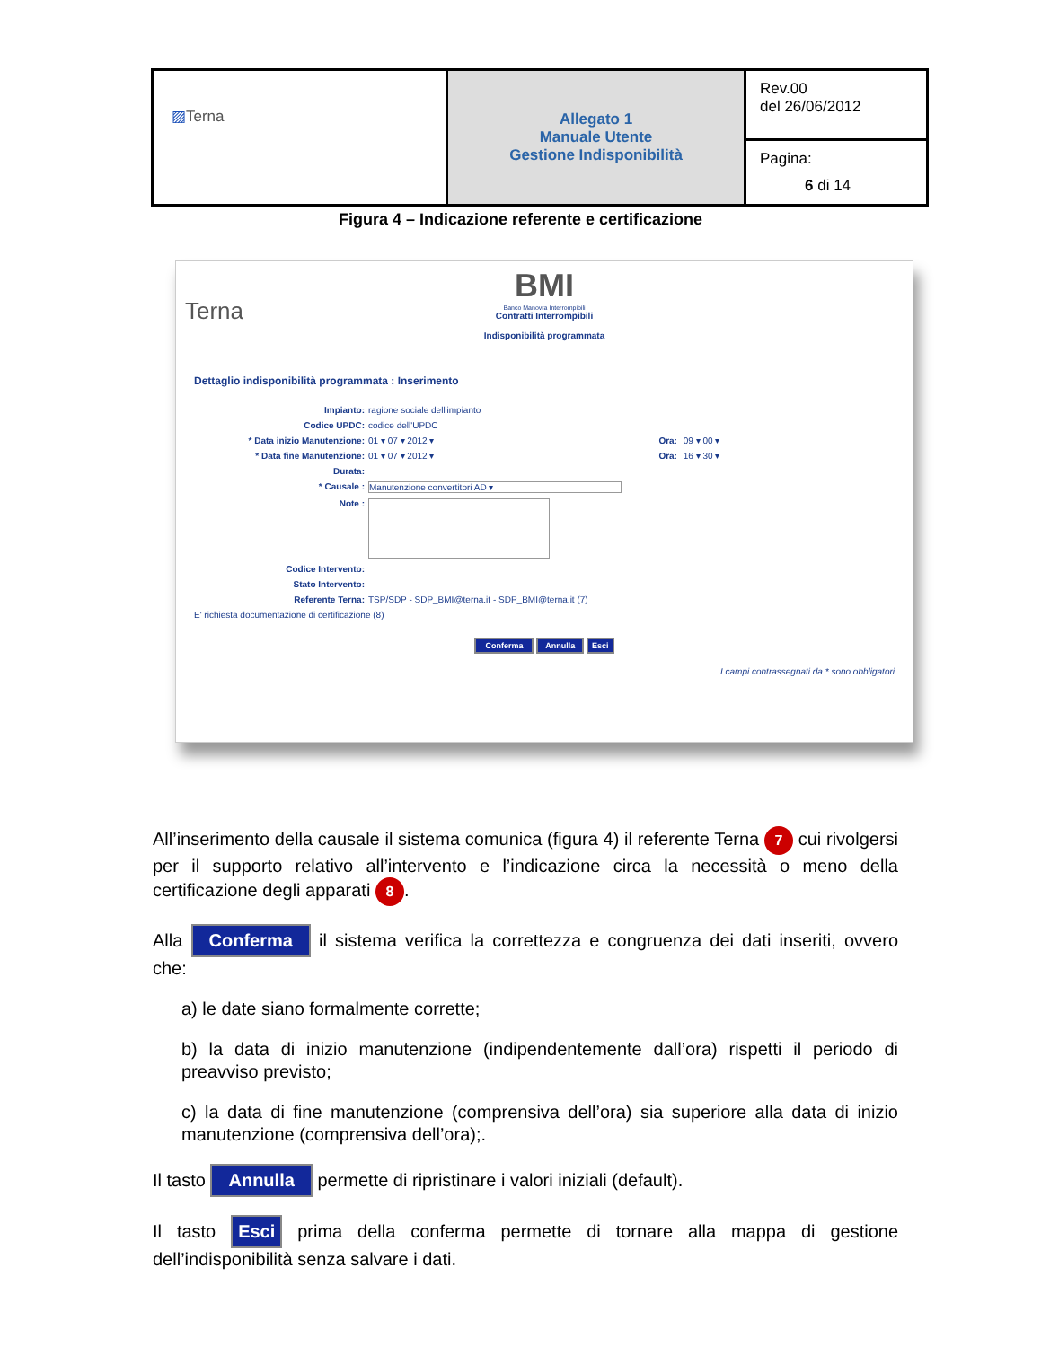| ▨ Terna | Allegato 1 Manuale Utente Gestione Indisponibilità | Rev.00 del 26/06/2012 |
| | | Pagina: 6 di 14 |
Figura 4 – Indicazione referente e certificazione
Terna
BMI
Banco Manovra Interrompibili
Contratti Interrompibili
Indisponibilità programmata
Dettaglio indisponibilità programmata : Inserimento
Impianto: ragione sociale dell'impianto
Codice UPDC: codice dell'UPDC
* Data inizio Manutenzione: 01 ▾ 07 ▾ 2012 ▾ Ora: 09 ▾ 00 ▾
* Data fine Manutenzione: 01 ▾ 07 ▾ 2012 ▾ Ora: 16 ▾ 30 ▾
Durata:
* Causale : Manutenzione convertitori AD ▾
Note :
Codice Intervento:
Stato Intervento:
Referente Terna: TSP/SDP - SDP_BMI@terna.it - SDP_BMI@terna.it (7)
E' richiesta documentazione di certificazione (8)
Conferma Annulla Esci
I campi contrassegnati da * sono obbligatori
All’inserimento della causale il sistema comunica (figura 4) il referente Terna 7 cui rivolgersi per il supporto relativo all’intervento e l’indicazione circa la necessità o meno della certificazione degli apparati 8.
Alla Conferma il sistema verifica la correttezza e congruenza dei dati inseriti, ovvero che:
a) le date siano formalmente corrette;
b) la data di inizio manutenzione (indipendentemente dall’ora) rispetti il periodo di preavviso previsto;
c) la data di fine manutenzione (comprensiva dell’ora) sia superiore alla data di inizio manutenzione (comprensiva dell’ora);.
Il tasto Annulla permette di ripristinare i valori iniziali (default).
Il tasto Esci prima della conferma permette di tornare alla mappa di gestione dell’indisponibilità senza salvare i dati.